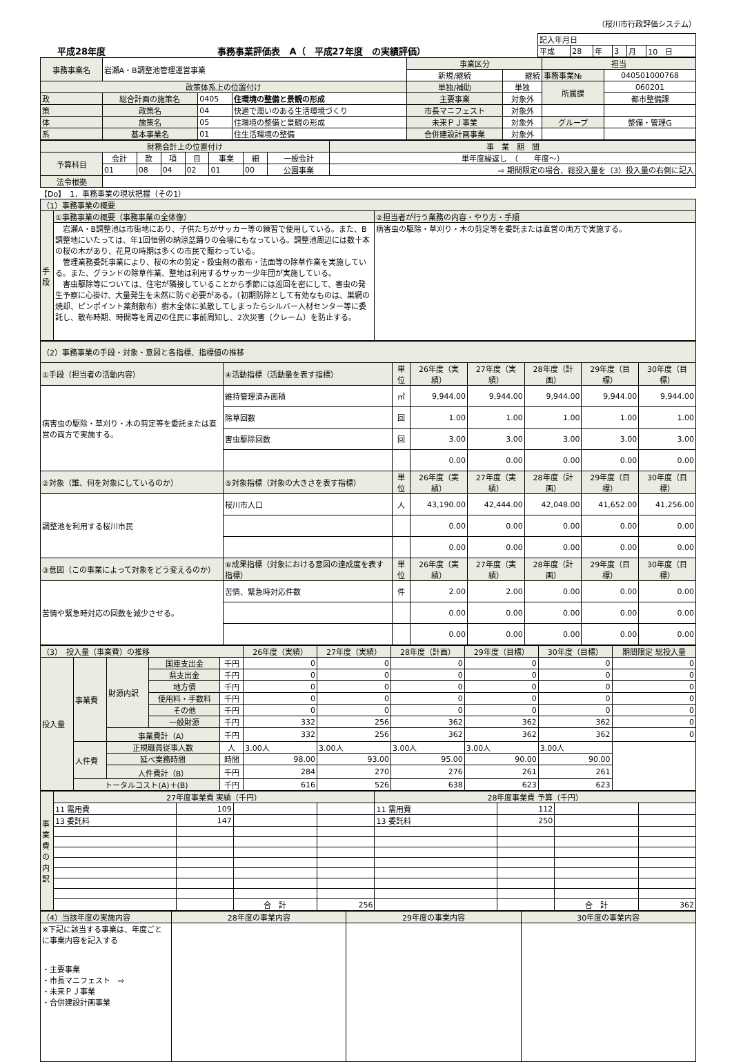（桜川市行政評価システム）
平成28年度 事務事業評価表　A（　平成27年度　の実績評価）
| 記入年月日 | | | | | |
| 平成 | 28 | 年 | 3 | 月 | 10 日 |
| 事務事業名 | 岩瀬A・B調整池管理運営事業 | | | 事業区分 | | 担当 | |
| | | | | 新規/継続 | 継続 | 事務事業№ | 040501000768 |
| 政策体系上の位置付け | | | | 単独/補助 | 単独 | 所属課 | 060201 |
| 政 | 総合計画の施策名 | 0405 | 住環境の整備と景観の形成 | 主要事業 | 対象外 | | 都市整備課 |
| 策 | 政策名 | 04 | 快適で潤いのある生活環境づくり | 市長マニフェスト | 対象外 | | |
| 体 | 施策名 | 05 | 住環境の整備と景観の形成 | 未来ＰＪ事業 | 対象外 | グループ | 整備・管理G |
| 系 | 基本事業名 | 01 | 住生活環境の整備 | 合併建設計画事業 | 対象外 | | |
| 財務会計上の位置付け | | | | | | | | 事 業 期 間 |
| 予算科目 | 会計 | 款 | 項 | 目 | 事業 | 細 | 一般会計 | 単年度繰返し （ 年度〜） |
| | 01 | 08 | 04 | 02 | 01 | 00 | 公園事業 | ⇨ 期間限定の場合、総投入量を（3）投入量の右側に記入 |
| 法令根拠 | | | | | | | | |
【Do】　1．事務事業の現状把握（その1）
| （1）事務事業の概要 | | |
| 手段 | ①事務事業の概要（事務事業の全体像） | ②担当者が行う業務の内容・やり方・手順 |
| | 岩瀬A・B調整池は市街地にあり、子供たちがサッカー等の練習で使用している。また、B調整地にいたっては、年1回恒例の納涼盆踊りの会場にもなっている。調整池周辺には数十本の桜の木があり、花見の時期は多くの市民で賑わっている。 管理業務委託事業により、桜の木の剪定・殺虫剤の散布・法面等の除草作業を実施している。また、グランドの除草作業、整地は利用するサッカー少年団が実施している。 害虫駆除等については、住宅が隣接していることから季節には巡回を密にして、害虫の発生予察に心掛け、大量発生を未然に防ぐ必要がある。（初期防除として有効なものは、巣網の焼却、ピンポイント薬剤散布）樹木全体に拡散してしまったらシルバー人材センター等に委託し、散布時期、時間等を周辺の住民に事前周知し、2次災害（クレーム）を防止する。 | 病害虫の駆除・草刈り・木の剪定等を委託または直営の両方で実施する。 |
| （2）事務事業の手段・対象・意図と各指標、指標値の推移 | | | | | | | |
| ①手段（担当者の活動内容） | ④活動指標（活動量を表す指標） | 単位 | 26年度（実績） | 27年度（実績） | 28年度（計画） | 29年度（目標） | 30年度（目標） |
| 病害虫の駆除・草刈り・木の剪定等を委託または直営の両方で実施する。 | 維持管理済み面積 | ㎡ | 9,944.00 | 9,944.00 | 9,944.00 | 9,944.00 | 9,944.00 |
| | 除草回数 | 回 | 1.00 | 1.00 | 1.00 | 1.00 | 1.00 |
| | 害虫駆除回数 | 回 | 3.00 | 3.00 | 3.00 | 3.00 | 3.00 |
| | | | 0.00 | 0.00 | 0.00 | 0.00 | 0.00 |
| ②対象（誰、何を対象にしているのか） | ⑤対象指標（対象の大きさを表す指標） | 単位 | 26年度（実績） | 27年度（実績） | 28年度（計画） | 29年度（目標） | 30年度（目標） |
| 調整池を利用する桜川市民 | 桜川市人口 | 人 | 43,190.00 | 42,444.00 | 42,048.00 | 41,652.00 | 41,256.00 |
| | | | 0.00 | 0.00 | 0.00 | 0.00 | 0.00 |
| | | | 0.00 | 0.00 | 0.00 | 0.00 | 0.00 |
| ③意図（この事業によって対象をどう変えるのか） | ⑥成果指標（対象における意図の達成度を表す指標） | 単位 | 26年度（実績） | 27年度（実績） | 28年度（計画） | 29年度（目標） | 30年度（目標） |
| 苦情や緊急時対応の回数を減少させる。 | 苦情、緊急時対応件数 | 件 | 2.00 | 2.00 | 0.00 | 0.00 | 0.00 |
| | | | 0.00 | 0.00 | 0.00 | 0.00 | 0.00 |
| | | | 0.00 | 0.00 | 0.00 | 0.00 | 0.00 |
| （3） 投入量（事業費）の推移 | | | | | 26年度（実績） | 27年度（実績） | 28年度（計画） | 29年度（目標） | 30年度（目標） | 期間限定 総投入量 |
| 投入量 | 事業費 | 財源内訳 | 国庫支出金 | 千円 | 0 | 0 | 0 | 0 | 0 | 0 |
| | | | 県支出金 | 千円 | 0 | 0 | 0 | 0 | 0 | 0 |
| | | | 地方債 | 千円 | 0 | 0 | 0 | 0 | 0 | 0 |
| | | | 使用料・手数料 | 千円 | 0 | 0 | 0 | 0 | 0 | 0 |
| | | | その他 | 千円 | 0 | 0 | 0 | 0 | 0 | 0 |
| | | | 一般財源 | 千円 | 332 | 256 | 362 | 362 | 362 | 0 |
| | | 事業費計（A） | | 千円 | 332 | 256 | 362 | 362 | 362 | 0 |
| | 人件費 | 正規職員従事人数 | | 人 | 3.00人 | 3.00人 | 3.00人 | 3.00人 | 3.00人 | |
| | | 延べ業務時間 | | 時間 | 98.00 | 93.00 | 95.00 | 90.00 | 90.00 | |
| | | 人件費計（B） | | 千円 | 284 | 270 | 276 | 261 | 261 | |
| | トータルコスト(A)＋(B) | | | 千円 | 616 | 526 | 638 | 623 | 623 | |
| 事業費の内訳 | 27年度事業費 実績（千円） | | | | 28年度事業費 予算（千円） | | | |
| | 11 需用費 | 109 | | | 11 需用費 | 112 | | |
| | 13 委託料 | 147 | | | 13 委託料 | 250 | | |
| | | | 合 計 | 256 | | | 合 計 | 362 |
| （4）当該年度の実施内容 | 28年度の事業内容 | 29年度の事業内容 | 30年度の事業内容 |
| ※下記に該当する事業は、年度ごとに事業内容を記入する ・主要事業 ・市長マニフェスト ⇨ ・未来ＰＪ事業 ・合併建設計画事業 | | | |